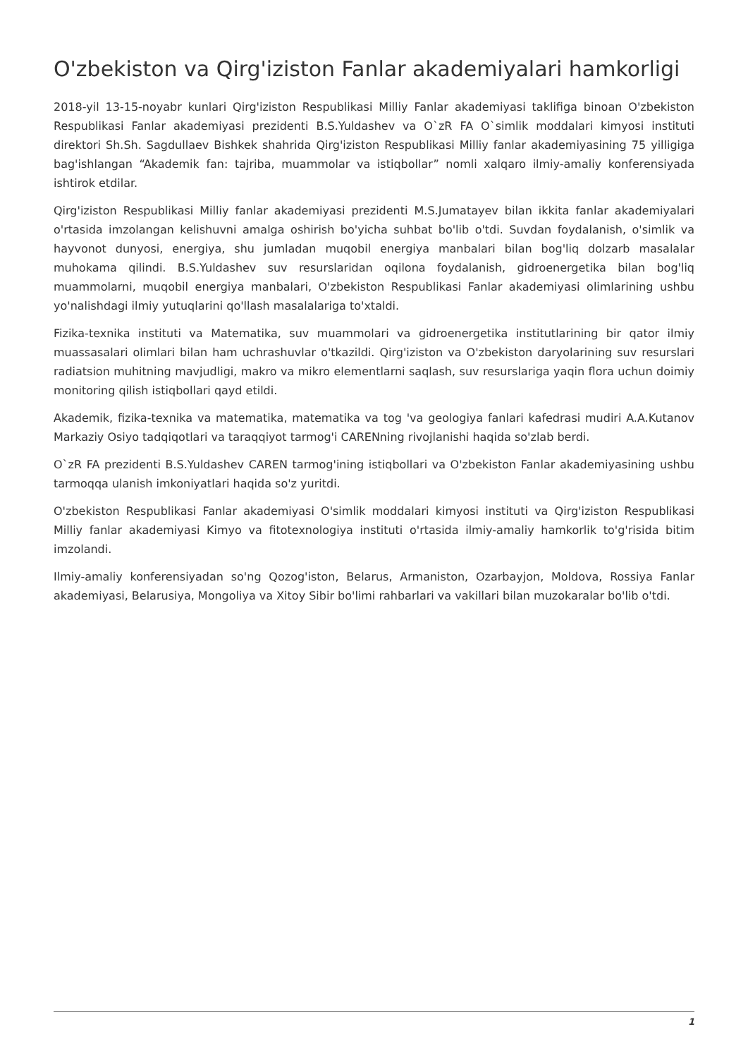O'zbekiston va Qirg'iziston Fanlar akademiyalari hamkorligi
2018-yil 13-15-noyabr kunlari Qirg'iziston Respublikasi Milliy Fanlar akademiyasi taklifiga binoan O'zbekiston Respublikasi Fanlar akademiyasi prezidenti B.S.Yuldashev va O`zR FA O`simlik moddalari kimyosi instituti direktori Sh.Sh. Sagdullaev Bishkek shahrida Qirg'iziston Respublikasi Milliy fanlar akademiyasining 75 yilligiga bag'ishlangan “Akademik fan: tajriba, muammolar va istiqbollar” nomli xalqaro ilmiy-amaliy konferensiyada ishtirok etdilar.
Qirg'iziston Respublikasi Milliy fanlar akademiyasi prezidenti M.S.Jumatayev bilan ikkita fanlar akademiyalari o'rtasida imzolangan kelishuvni amalga oshirish bo'yicha suhbat bo'lib o'tdi. Suvdan foydalanish, o'simlik va hayvonot dunyosi, energiya, shu jumladan muqobil energiya manbalari bilan bog'liq dolzarb masalalar muhokama qilindi. B.S.Yuldashev suv resurslaridan oqilona foydalanish, gidroenergetika bilan bog'liq muammolarni, muqobil energiya manbalari, O'zbekiston Respublikasi Fanlar akademiyasi olimlarining ushbu yo'nalishdagi ilmiy yutuqlarini qo'llash masalalariga to'xtaldi.
Fizika-texnika instituti va Matematika, suv muammolari va gidroenergetika institutlarining bir qator ilmiy muassasalari olimlari bilan ham uchrashuvlar o'tkazildi. Qirg'iziston va O'zbekiston daryolarining suv resurslari radiatsion muhitning mavjudligi, makro va mikro elementlarni saqlash, suv resurslariga yaqin flora uchun doimiy monitoring qilish istiqbollari qayd etildi.
Akademik, fizika-texnika va matematika, matematika va tog 'va geologiya fanlari kafedrasi mudiri A.A.Kutanov Markaziy Osiyo tadqiqotlari va taraqqiyot tarmog'i CARENning rivojlanishi haqida so'zlab berdi.
O`zR FA prezidenti B.S.Yuldashev CAREN tarmog'ining istiqbollari va O'zbekiston Fanlar akademiyasining ushbu tarmoqqa ulanish imkoniyatlari haqida so'z yuritdi.
O'zbekiston Respublikasi Fanlar akademiyasi O'simlik moddalari kimyosi instituti va Qirg'iziston Respublikasi Milliy fanlar akademiyasi Kimyo va fitotexnologiya instituti o'rtasida ilmiy-amaliy hamkorlik to'g'risida bitim imzolandi.
Ilmiy-amaliy konferensiyadan so'ng Qozog'iston, Belarus, Armaniston, Ozarbayjon, Moldova, Rossiya Fanlar akademiyasi, Belarusiya, Mongoliya va Xitoy Sibir bo'limi rahbarlari va vakillari bilan muzokaralar bo'lib o'tdi.
1